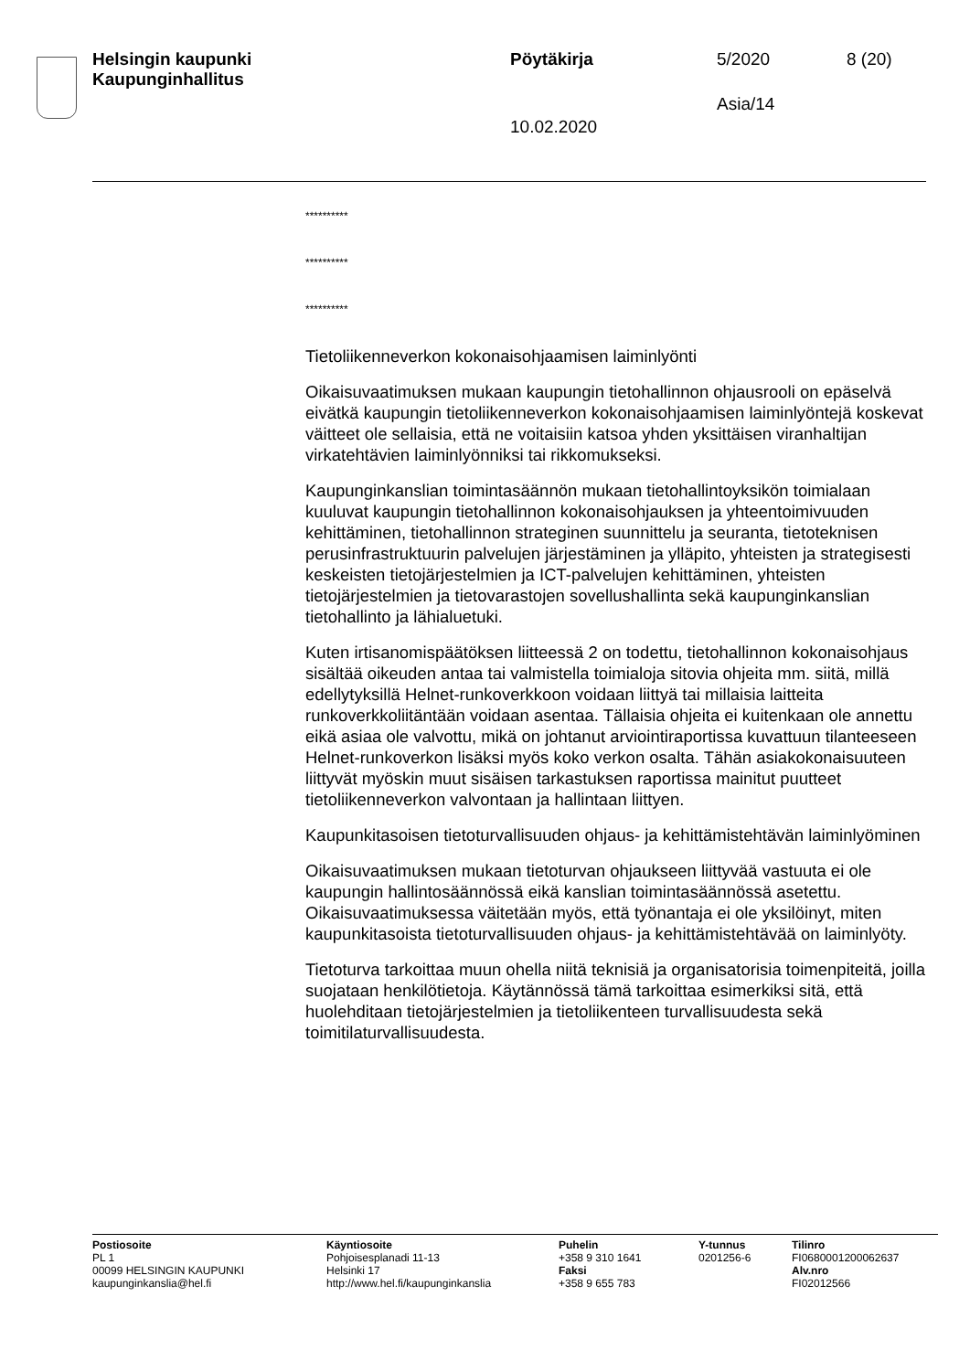Helsingin kaupunki
Kaupunginhallitus
Pöytäkirja 5/2020 8 (20)
Asia/14
10.02.2020
**********
**********
**********
Tietoliikenneverkon kokonaisohjaamisen laiminlyönti
Oikaisuvaatimuksen mukaan kaupungin tietohallinnon ohjausrooli on epäselvä eivätkä kaupungin tietoliikenneverkon kokonaisohjaamisen laiminlyöntejä koskevat väitteet ole sellaisia, että ne voitaisiin katsoa yhden yksittäisen viranhaltijan virkatehtävien laiminlyönniksi tai rikkomukseksi.
Kaupunginkanslian toimintasäännön mukaan tietohallintoyksikön toimialaan kuuluvat kaupungin tietohallinnon kokonaisohjauksen ja yhteentoimivuuden kehittäminen, tietohallinnon strateginen suunnittelu ja seuranta, tietoteknisen perusinfrastruktuurin palvelujen järjestäminen ja ylläpito, yhteisten ja strategisesti keskeisten tietojärjestelmien ja ICT-palvelujen kehittäminen, yhteisten tietojärjestelmien ja tietovarastojen sovellushallinta sekä kaupunginkanslian tietohallinto ja lähialuetuki.
Kuten irtisanomispäätöksen liitteessä 2 on todettu, tietohallinnon kokonaisohjaus sisältää oikeuden antaa tai valmistella toimialoja sitovia ohjeita mm. siitä, millä edellytyksillä Helnet-runkoverkkoon voidaan liittyä tai millaisia laitteita runkoverkkoliitäntään voidaan asentaa. Tällaisia ohjeita ei kuitenkaan ole annettu eikä asiaa ole valvottu, mikä on johtanut arviointiraportissa kuvattuun tilanteeseen Helnet-runkoverkon lisäksi myös koko verkon osalta. Tähän asiakokonaisuuteen liittyvät myöskin muut sisäisen tarkastuksen raportissa mainitut puutteet tietoliikenneverkon valvontaan ja hallintaan liittyen.
Kaupunkitasoisen tietoturvallisuuden ohjaus- ja kehittämistehtävän laiminlyöminen
Oikaisuvaatimuksen mukaan tietoturvan ohjaukseen liittyvää vastuuta ei ole kaupungin hallintosäännössä eikä kanslian toimintasäännössä asetettu. Oikaisuvaatimuksessa väitetään myös, että työnantaja ei ole yksilöinyt, miten kaupunkitasoista tietoturvallisuuden ohjaus- ja kehittämistehtävää on laiminlyöty.
Tietoturva tarkoittaa muun ohella niitä teknisiä ja organisatorisia toimenpiteitä, joilla suojataan henkilötietoja. Käytännössä tämä tarkoittaa esimerkiksi sitä, että huolehditaan tietojärjestelmien ja tietoliikenteen turvallisuudesta sekä toimitilaturvallisuudesta.
Postiosoite
PL 1
00099 HELSINGIN KAUPUNKI
kaupunginkanslia@hel.fi
Käyntiosoite
Pohjoisesplanadi 11-13
Helsinki 17
http://www.hel.fi/kaupunginkanslia
Puhelin
+358 9 310 1641
Faksi
+358 9 655 783
Y-tunnus
0201256-6
Tilinro
FI0680001200062637
Alv.nro
FI02012566